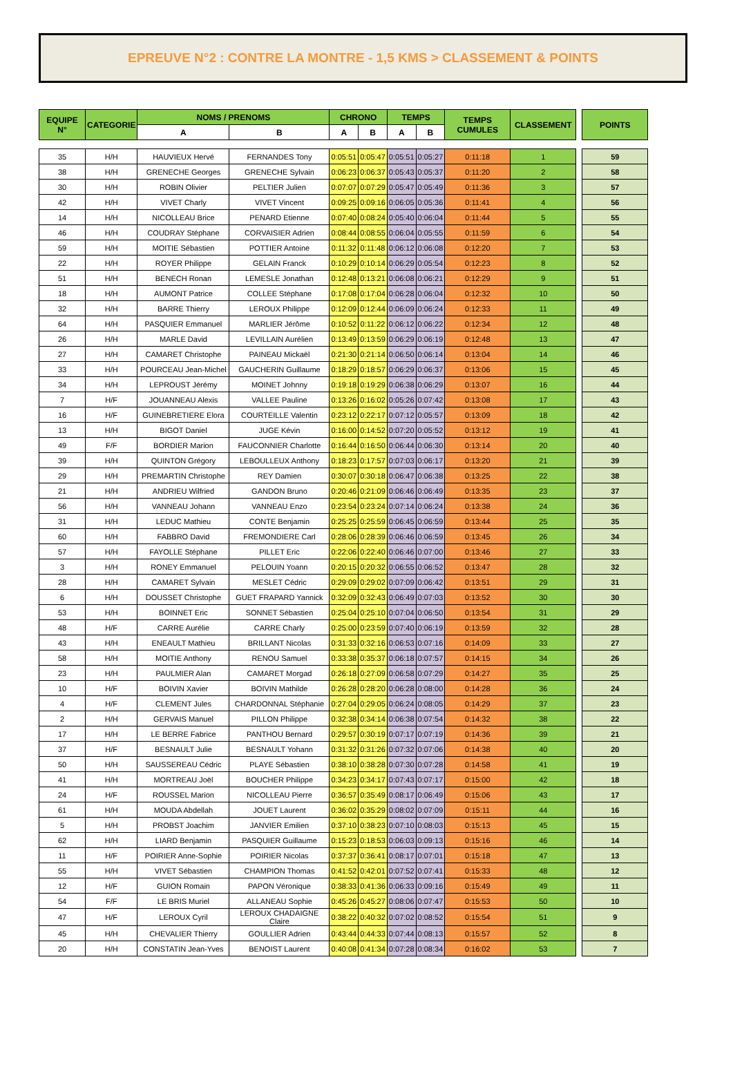EPREUVE N°2 : CONTRE LA MONTRE - 1,5 KMS > CLASSEMENT & POINTS
| EQUIPE N° | CATEGORIE | NOMS / PRENOMS | | CHRONO | | TEMPS | | TEMPS CUMULES | CLASSEMENT | | POINTS |
| | | A | B | A | B | A | B | | | | |
| 35 | H/H | HAUVIEUX Hervé | FERNANDES Tony | 0:05:51 | 0:05:47 | 0:05:51 | 0:05:27 | 0:11:18 | 1 | | 59 |
| 38 | H/H | GRENECHE Georges | GRENECHE Sylvain | 0:06:23 | 0:06:37 | 0:05:43 | 0:05:37 | 0:11:20 | 2 | | 58 |
| 30 | H/H | ROBIN Olivier | PELTIER Julien | 0:07:07 | 0:07:29 | 0:05:47 | 0:05:49 | 0:11:36 | 3 | | 57 |
| 42 | H/H | VIVET Charly | VIVET Vincent | 0:09:25 | 0:09:16 | 0:06:05 | 0:05:36 | 0:11:41 | 4 | | 56 |
| 14 | H/H | NICOLLEAU Brice | PENARD Etienne | 0:07:40 | 0:08:24 | 0:05:40 | 0:06:04 | 0:11:44 | 5 | | 55 |
| 46 | H/H | COUDRAY Stéphane | CORVAISIER Adrien | 0:08:44 | 0:08:55 | 0:06:04 | 0:05:55 | 0:11:59 | 6 | | 54 |
| 59 | H/H | MOITIE Sébastien | POTTIER Antoine | 0:11:32 | 0:11:48 | 0:06:12 | 0:06:08 | 0:12:20 | 7 | | 53 |
| 22 | H/H | ROYER Philippe | GELAIN Franck | 0:10:29 | 0:10:14 | 0:06:29 | 0:05:54 | 0:12:23 | 8 | | 52 |
| 51 | H/H | BENECH Ronan | LEMESLE Jonathan | 0:12:48 | 0:13:21 | 0:06:08 | 0:06:21 | 0:12:29 | 9 | | 51 |
| 18 | H/H | AUMONT Patrice | COLLEE Stéphane | 0:17:08 | 0:17:04 | 0:06:28 | 0:06:04 | 0:12:32 | 10 | | 50 |
| 32 | H/H | BARRE Thierry | LEROUX Philippe | 0:12:09 | 0:12:44 | 0:06:09 | 0:06:24 | 0:12:33 | 11 | | 49 |
| 64 | H/H | PASQUIER Emmanuel | MARLIER Jérôme | 0:10:52 | 0:11:22 | 0:06:12 | 0:06:22 | 0:12:34 | 12 | | 48 |
| 26 | H/H | MARLE David | LEVILLAIN Aurélien | 0:13:49 | 0:13:59 | 0:06:29 | 0:06:19 | 0:12:48 | 13 | | 47 |
| 27 | H/H | CAMARET Christophe | PAINEAU Mickaël | 0:21:30 | 0:21:14 | 0:06:50 | 0:06:14 | 0:13:04 | 14 | | 46 |
| 33 | H/H | POURCEAU Jean-Michel | GAUCHERIN Guillaume | 0:18:29 | 0:18:57 | 0:06:29 | 0:06:37 | 0:13:06 | 15 | | 45 |
| 34 | H/H | LEPROUST Jérémy | MOINET Johnny | 0:19:18 | 0:19:29 | 0:06:38 | 0:06:29 | 0:13:07 | 16 | | 44 |
| 7 | H/F | JOUANNEAU Alexis | VALLEE Pauline | 0:13:26 | 0:16:02 | 0:05:26 | 0:07:42 | 0:13:08 | 17 | | 43 |
| 16 | H/F | GUINEBRETIERE Elora | COURTEILLE Valentin | 0:23:12 | 0:22:17 | 0:07:12 | 0:05:57 | 0:13:09 | 18 | | 42 |
| 13 | H/H | BIGOT Daniel | JUGE Kévin | 0:16:00 | 0:14:52 | 0:07:20 | 0:05:52 | 0:13:12 | 19 | | 41 |
| 49 | F/F | BORDIER Marion | FAUCONNIER Charlotte | 0:16:44 | 0:16:50 | 0:06:44 | 0:06:30 | 0:13:14 | 20 | | 40 |
| 39 | H/H | QUINTON Grégory | LEBOULLEUX Anthony | 0:18:23 | 0:17:57 | 0:07:03 | 0:06:17 | 0:13:20 | 21 | | 39 |
| 29 | H/H | PREMARTIN Christophe | REY Damien | 0:30:07 | 0:30:18 | 0:06:47 | 0:06:38 | 0:13:25 | 22 | | 38 |
| 21 | H/H | ANDRIEU Wilfried | GANDON Bruno | 0:20:46 | 0:21:09 | 0:06:46 | 0:06:49 | 0:13:35 | 23 | | 37 |
| 56 | H/H | VANNEAU Johann | VANNEAU Enzo | 0:23:54 | 0:23:24 | 0:07:14 | 0:06:24 | 0:13:38 | 24 | | 36 |
| 31 | H/H | LEDUC Mathieu | CONTE Benjamin | 0:25:25 | 0:25:59 | 0:06:45 | 0:06:59 | 0:13:44 | 25 | | 35 |
| 60 | H/H | FABBRO David | FREMONDIERE Carl | 0:28:06 | 0:28:39 | 0:06:46 | 0:06:59 | 0:13:45 | 26 | | 34 |
| 57 | H/H | FAYOLLE Stéphane | PILLET Eric | 0:22:06 | 0:22:40 | 0:06:46 | 0:07:00 | 0:13:46 | 27 | | 33 |
| 3 | H/H | RONEY Emmanuel | PELOUIN Yoann | 0:20:15 | 0:20:32 | 0:06:55 | 0:06:52 | 0:13:47 | 28 | | 32 |
| 28 | H/H | CAMARET Sylvain | MESLET Cédric | 0:29:09 | 0:29:02 | 0:07:09 | 0:06:42 | 0:13:51 | 29 | | 31 |
| 6 | H/H | DOUSSET Christophe | GUET FRAPARD Yannick | 0:32:09 | 0:32:43 | 0:06:49 | 0:07:03 | 0:13:52 | 30 | | 30 |
| 53 | H/H | BOINNET Eric | SONNET Sébastien | 0:25:04 | 0:25:10 | 0:07:04 | 0:06:50 | 0:13:54 | 31 | | 29 |
| 48 | H/F | CARRE Aurélie | CARRE Charly | 0:25:00 | 0:23:59 | 0:07:40 | 0:06:19 | 0:13:59 | 32 | | 28 |
| 43 | H/H | ENEAULT Mathieu | BRILLANT Nicolas | 0:31:33 | 0:32:16 | 0:06:53 | 0:07:16 | 0:14:09 | 33 | | 27 |
| 58 | H/H | MOITIE Anthony | RENOU Samuel | 0:33:38 | 0:35:37 | 0:06:18 | 0:07:57 | 0:14:15 | 34 | | 26 |
| 23 | H/H | PAULMIER Alan | CAMARET Morgad | 0:26:18 | 0:27:09 | 0:06:58 | 0:07:29 | 0:14:27 | 35 | | 25 |
| 10 | H/F | BOIVIN Xavier | BOIVIN Mathilde | 0:26:28 | 0:28:20 | 0:06:28 | 0:08:00 | 0:14:28 | 36 | | 24 |
| 4 | H/F | CLEMENT Jules | CHARDONNAL Stéphanie | 0:27:04 | 0:29:05 | 0:06:24 | 0:08:05 | 0:14:29 | 37 | | 23 |
| 2 | H/H | GERVAIS Manuel | PILLON Philippe | 0:32:38 | 0:34:14 | 0:06:38 | 0:07:54 | 0:14:32 | 38 | | 22 |
| 17 | H/H | LE BERRE Fabrice | PANTHOU Bernard | 0:29:57 | 0:30:19 | 0:07:17 | 0:07:19 | 0:14:36 | 39 | | 21 |
| 37 | H/F | BESNAULT Julie | BESNAULT Yohann | 0:31:32 | 0:31:26 | 0:07:32 | 0:07:06 | 0:14:38 | 40 | | 20 |
| 50 | H/H | SAUSSEREAU Cédric | PLAYE Sébastien | 0:38:10 | 0:38:28 | 0:07:30 | 0:07:28 | 0:14:58 | 41 | | 19 |
| 41 | H/H | MORTREAU Joël | BOUCHER Philippe | 0:34:23 | 0:34:17 | 0:07:43 | 0:07:17 | 0:15:00 | 42 | | 18 |
| 24 | H/F | ROUSSEL Marion | NICOLLEAU Pierre | 0:36:57 | 0:35:49 | 0:08:17 | 0:06:49 | 0:15:06 | 43 | | 17 |
| 61 | H/H | MOUDA Abdellah | JOUET Laurent | 0:36:02 | 0:35:29 | 0:08:02 | 0:07:09 | 0:15:11 | 44 | | 16 |
| 5 | H/H | PROBST Joachim | JANVIER Emilien | 0:37:10 | 0:38:23 | 0:07:10 | 0:08:03 | 0:15:13 | 45 | | 15 |
| 62 | H/H | LIARD Benjamin | PASQUIER Guillaume | 0:15:23 | 0:18:53 | 0:06:03 | 0:09:13 | 0:15:16 | 46 | | 14 |
| 11 | H/F | POIRIER Anne-Sophie | POIRIER Nicolas | 0:37:37 | 0:36:41 | 0:08:17 | 0:07:01 | 0:15:18 | 47 | | 13 |
| 55 | H/H | VIVET Sébastien | CHAMPION Thomas | 0:41:52 | 0:42:01 | 0:07:52 | 0:07:41 | 0:15:33 | 48 | | 12 |
| 12 | H/F | GUION Romain | PAPON Véronique | 0:38:33 | 0:41:36 | 0:06:33 | 0:09:16 | 0:15:49 | 49 | | 11 |
| 54 | F/F | LE BRIS Muriel | ALLANEAU Sophie | 0:45:26 | 0:45:27 | 0:08:06 | 0:07:47 | 0:15:53 | 50 | | 10 |
| 47 | H/F | LEROUX Cyril | LEROUX CHADAIGNE Claire | 0:38:22 | 0:40:32 | 0:07:02 | 0:08:52 | 0:15:54 | 51 | | 9 |
| 45 | H/H | CHEVALIER Thierry | GOULLIER Adrien | 0:43:44 | 0:44:33 | 0:07:44 | 0:08:13 | 0:15:57 | 52 | | 8 |
| 20 | H/H | CONSTATIN Jean-Yves | BENOIST Laurent | 0:40:08 | 0:41:34 | 0:07:28 | 0:08:34 | 0:16:02 | 53 | | 7 |